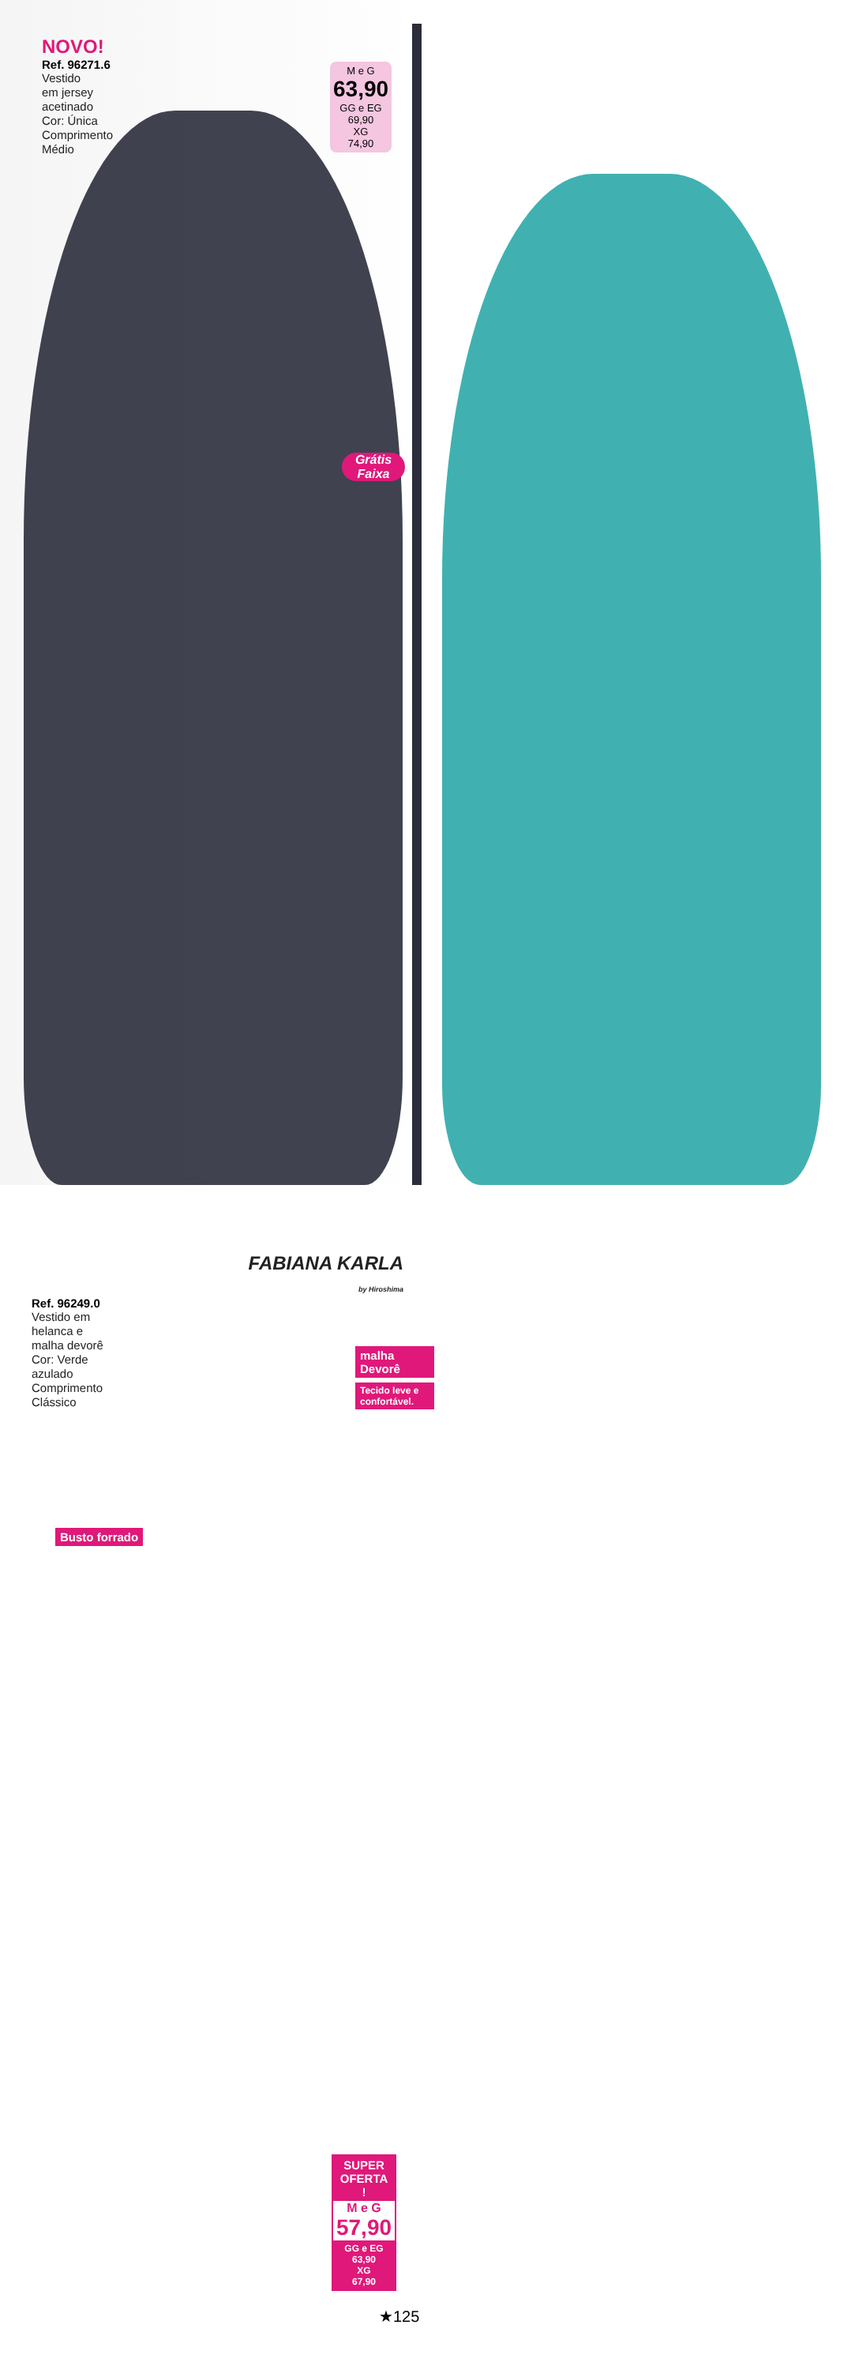NOVO!
Ref. 96271.6
Vestido
em jersey
acetinado
Cor: Única
Comprimento
Médio
M e G
63,90
GG e EG
69,90
XG
74,90
Grátis Faixa
FABIANA KARLA
by Hiroshima
Ref. 96249.0
Vestido em
helanca e
malha devorê
Cor: Verde
azulado
Comprimento
Clássico
malha Devorê
Tecido leve e confortável.
Busto forrado
SUPER OFERTA !
M e G
57,90
GG e EG
63,90
XG
67,90
★125